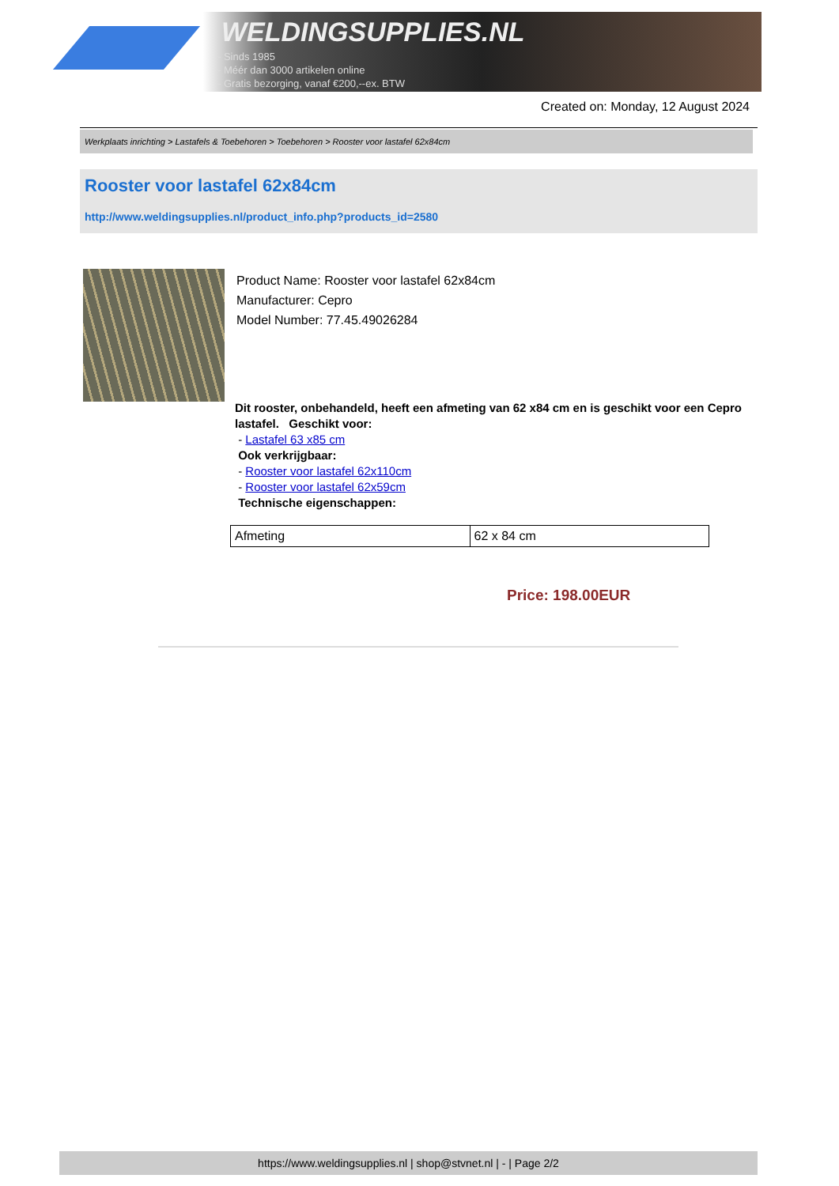WELDINGSUPPLIES.NL
- Sinds 1985
- Méér dan 3000 artikelen online
- Gratis bezorging, vanaf €200,--ex. BTW
Created on: Monday, 12 August 2024
Werkplaats inrichting > Lastafels & Toebehoren > Toebehoren > Rooster voor lastafel 62x84cm
Rooster voor lastafel 62x84cm
http://www.weldingsupplies.nl/product_info.php?products_id=2580
Product Name: Rooster voor lastafel 62x84cm
Manufacturer: Cepro
Model Number: 77.45.49026284
Dit rooster, onbehandeld, heeft een afmeting van 62 x84 cm en is geschikt voor een Cepro lastafel. Geschikt voor:
- Lastafel 63 x85 cm
Ook verkrijgbaar:
- Rooster voor lastafel 62x110cm
- Rooster voor lastafel 62x59cm
Technische eigenschappen:
| Afmeting | 62 x 84 cm |
Price: 198.00EUR
https://www.weldingsupplies.nl | shop@stvnet.nl | - | Page 2/2